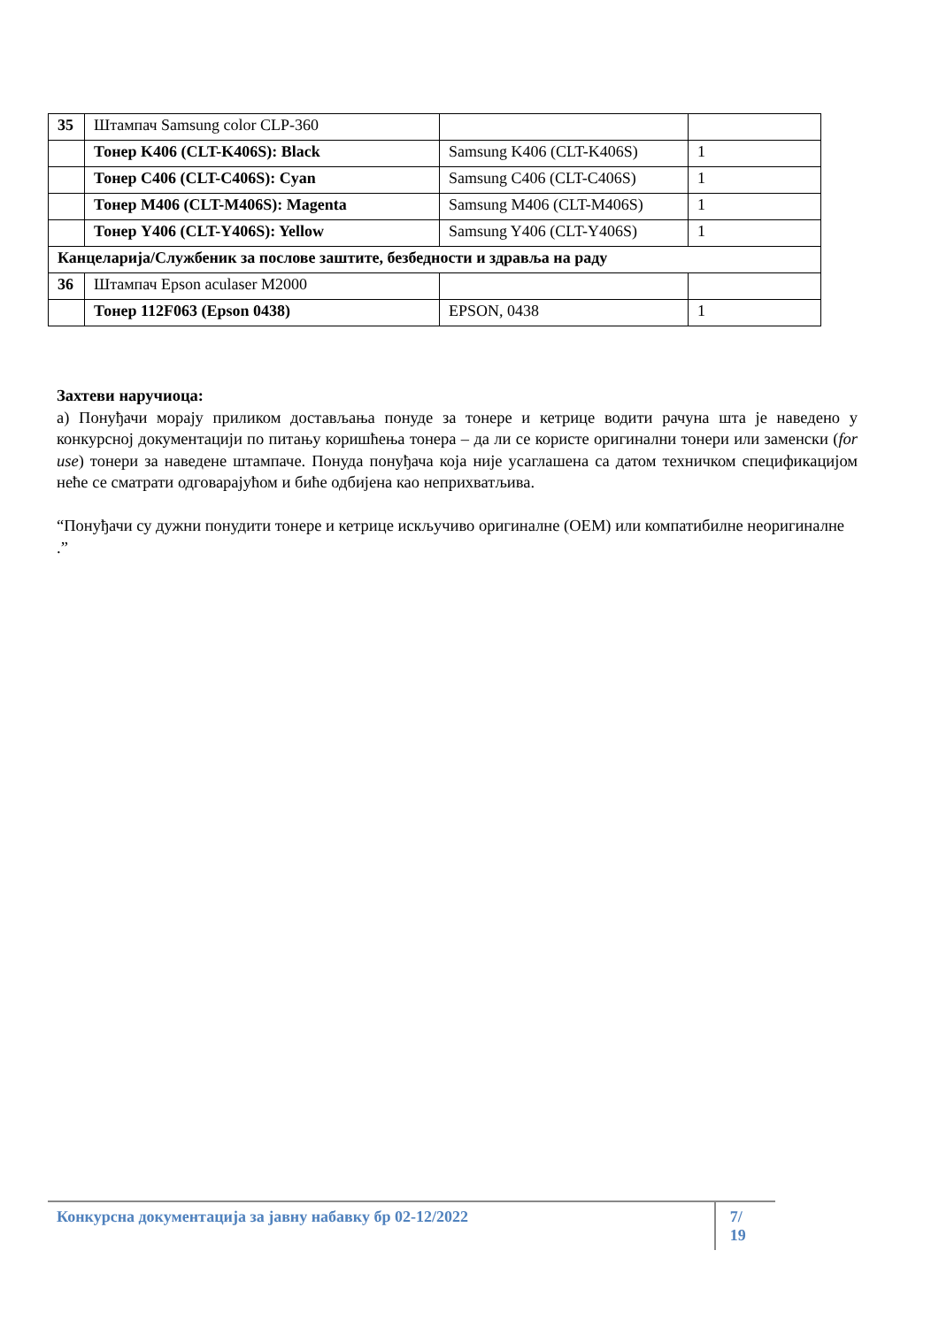| 35 | Штампач Samsung color CLP-360 | | |
| | Тонер K406 (CLT-K406S): Black | Samsung K406 (CLT-K406S) | 1 |
| | Тонер C406 (CLT-C406S): Cyan | Samsung C406 (CLT-C406S) | 1 |
| | Тонер M406 (CLT-M406S): Magenta | Samsung M406 (CLT-M406S) | 1 |
| | Тонер Y406 (CLT-Y406S): Yellow | Samsung Y406 (CLT-Y406S) | 1 |
| Канцеларија/Службеник за послове заштите, безбедности и здравља на раду | | | |
| 36 | Штампач Epson aculaser M2000 | | |
| | Тонер 112F063 (Epson 0438) | EPSON, 0438 | 1 |
Захтеви наручиоца:
а) Понуђачи морају приликом достављања понуде за тонере и кетрице водити рачуна шта је наведено у конкурсној документацији по питању коришћења тонера – да ли се користе оригинални тонери или заменски (for use) тонери за наведене штампаче. Понуда понуђача која није усаглашена са датом техничком спецификацијом неће се сматрати одговарајућом и биће одбијена као неприхватљива.
“Понуђачи су дужни понудити тонере и кетрице искључиво оригиналне (OEM) или компатибилне неоригиналне .”
Конкурсна документација за јавну набавку бр 02-12/2022 7/ 19